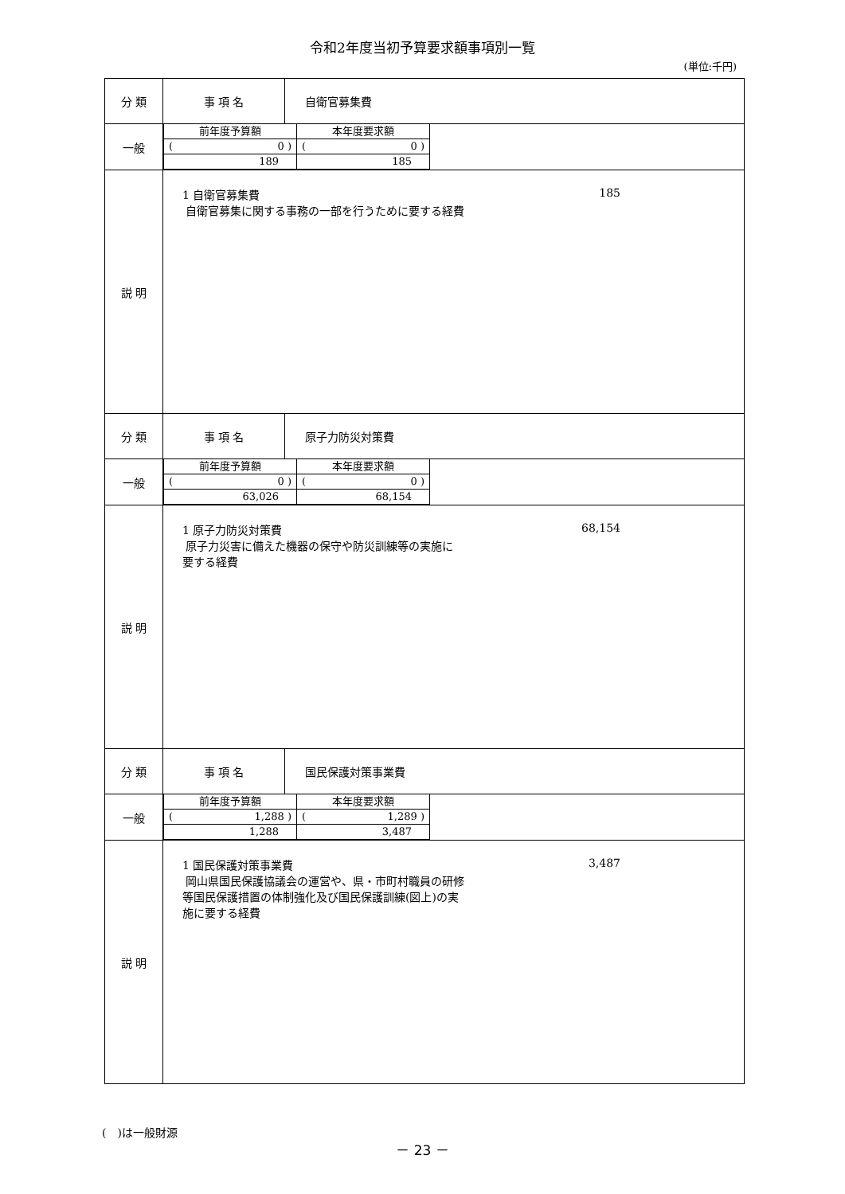令和2年度当初予算要求額事項別一覧
(単位:千円)
| 分 類 | 事 項 名 | 自衛官募集費 |
| 一般 | / 前年度予算額 / 本年度要求額 / / ( 0 ) / ( 0 ) / / 189 / 185 / | |
| 説 明 | 1 自衛官募集費 185 自衛官募集に関する事務の一部を行うために要する経費 | |
| 分 類 | 事 項 名 | 原子力防災対策費 |
| 一般 | / 前年度予算額 / 本年度要求額 / / ( 0 ) / ( 0 ) / / 63,026 / 68,154 / | |
| 説 明 | 1 原子力防災対策費 68,154 原子力災害に備えた機器の保守や防災訓練等の実施に 要する経費 | |
| 分 類 | 事 項 名 | 国民保護対策事業費 |
| 一般 | / 前年度予算額 / 本年度要求額 / / ( 1,288 ) / ( 1,289 ) / / 1,288 / 3,487 / | |
| 説 明 | 1 国民保護対策事業費 3,487 岡山県国民保護協議会の運営や、県・市町村職員の研修 等国民保護措置の体制強化及び国民保護訓練(図上)の実 施に要する経費 | |
(　)は一般財源
－ 23 －